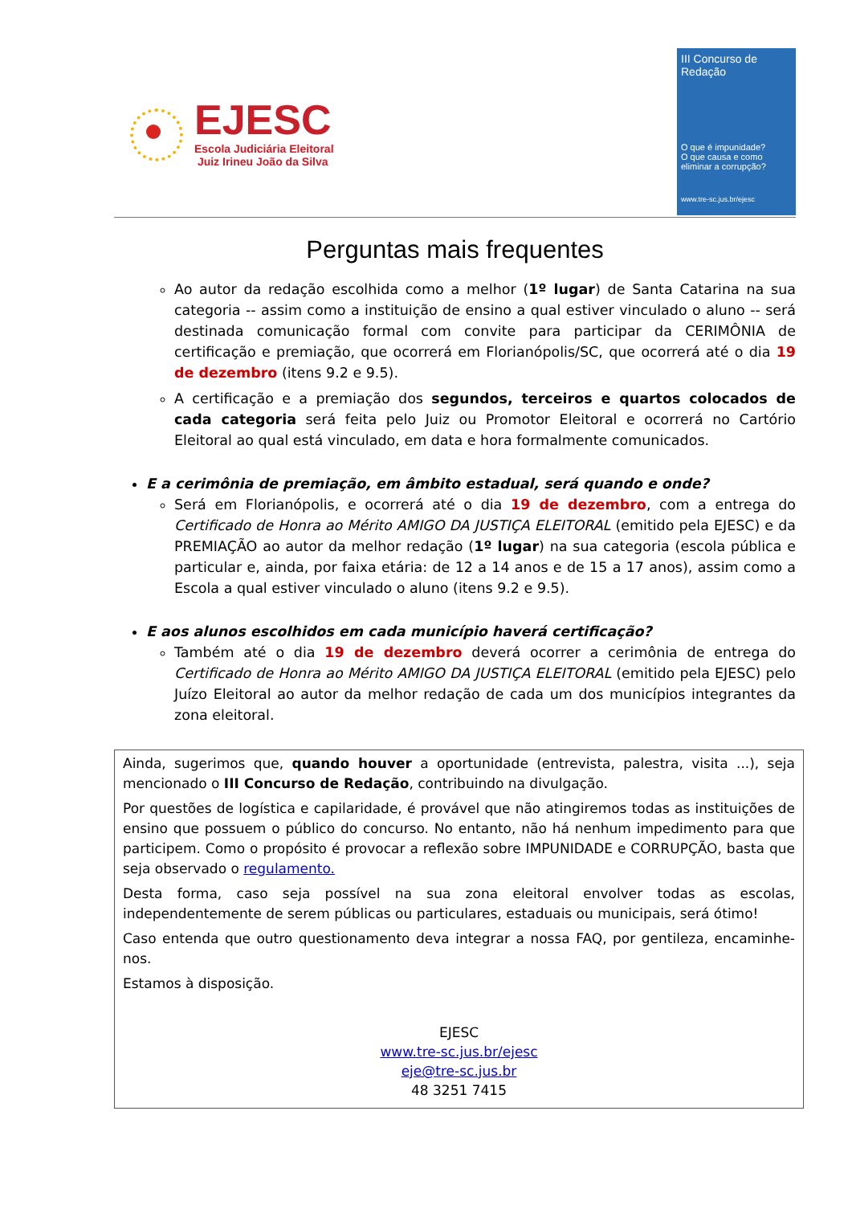EJESC
Escola Judiciária Eleitoral
Juiz Irineu João da Silva
III Concurso de Redação
O que é impunidade?
O que causa e como eliminar a corrupção?
www.tre-sc.jus.br/ejesc
Perguntas mais frequentes
Ao autor da redação escolhida como a melhor (1º lugar) de Santa Catarina na sua categoria -- assim como a instituição de ensino a qual estiver vinculado o aluno -- será destinada comunicação formal com convite para participar da CERIMÔNIA de certificação e premiação, que ocorrerá em Florianópolis/SC, que ocorrerá até o dia 19 de dezembro (itens 9.2 e 9.5).
A certificação e a premiação dos segundos, terceiros e quartos colocados de cada categoria será feita pelo Juiz ou Promotor Eleitoral e ocorrerá no Cartório Eleitoral ao qual está vinculado, em data e hora formalmente comunicados.
E a cerimônia de premiação, em âmbito estadual, será quando e onde?
Será em Florianópolis, e ocorrerá até o dia 19 de dezembro, com a entrega do Certificado de Honra ao Mérito AMIGO DA JUSTIÇA ELEITORAL (emitido pela EJESC) e da PREMIAÇÃO ao autor da melhor redação (1º lugar) na sua categoria (escola pública e particular e, ainda, por faixa etária: de 12 a 14 anos e de 15 a 17 anos), assim como a Escola a qual estiver vinculado o aluno (itens 9.2 e 9.5).
E aos alunos escolhidos em cada município haverá certificação?
Também até o dia 19 de dezembro deverá ocorrer a cerimônia de entrega do Certificado de Honra ao Mérito AMIGO DA JUSTIÇA ELEITORAL (emitido pela EJESC) pelo Juízo Eleitoral ao autor da melhor redação de cada um dos municípios integrantes da zona eleitoral.
Ainda, sugerimos que, quando houver a oportunidade (entrevista, palestra, visita ...), seja mencionado o III Concurso de Redação, contribuindo na divulgação.
Por questões de logística e capilaridade, é provável que não atingiremos todas as instituições de ensino que possuem o público do concurso. No entanto, não há nenhum impedimento para que participem. Como o propósito é provocar a reflexão sobre IMPUNIDADE e CORRUPÇÃO, basta que seja observado o regulamento.
Desta forma, caso seja possível na sua zona eleitoral envolver todas as escolas, independentemente de serem públicas ou particulares, estaduais ou municipais, será ótimo!
Caso entenda que outro questionamento deva integrar a nossa FAQ, por gentileza, encaminhe-nos.
Estamos à disposição.
EJESC
www.tre-sc.jus.br/ejesc
eje@tre-sc.jus.br
48 3251 7415